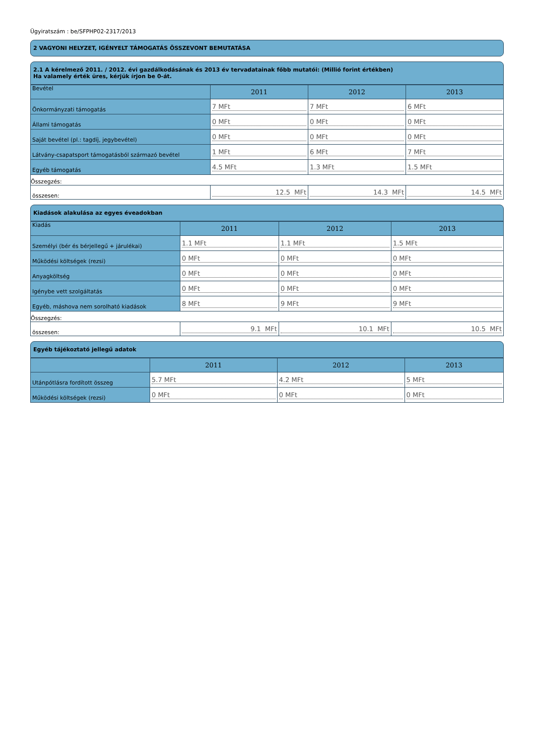Ügyiratszám : be/SFPHP02-2317/2013
2 VAGYONI HELYZET, IGÉNYELT TÁMOGATÁS ÖSSZEVONT BEMUTATÁSA
2.1 A kérelmező 2011. / 2012. évi gazdálkodásának és 2013 év tervadatainak főbb mutatói: (Millió forint értékben)
Ha valamely érték üres, kérjük írjon be 0-át.
| Bevétel | 2011 | 2012 | 2013 |
| Önkormányzati támogatás | 7 MFt | 7 MFt | 6 MFt |
| Állami támogatás | 0 MFt | 0 MFt | 0 MFt |
| Saját bevétel (pl.: tagdíj, jegybevétel) | 0 MFt | 0 MFt | 0 MFt |
| Látvány-csapatsport támogatásból származó bevétel | 1 MFt | 6 MFt | 7 MFt |
| Egyéb támogatás | 4.5 MFt | 1.3 MFt | 1.5 MFt |
| Összegzés: | | | |
| összesen: | 12.5 MFt | 14.3 MFt | 14.5 MFt |
Kiadások alakulása az egyes éveadokban
| Kiadás | 2011 | 2012 | 2013 |
| Személyi (bér és bérjellegű + járulékai) | 1.1 MFt | 1.1 MFt | 1.5 MFt |
| Működési költségek (rezsi) | 0 MFt | 0 MFt | 0 MFt |
| Anyagköltség | 0 MFt | 0 MFt | 0 MFt |
| Igénybe vett szolgáltatás | 0 MFt | 0 MFt | 0 MFt |
| Egyéb, máshova nem sorolható kiadások | 8 MFt | 9 MFt | 9 MFt |
| Összegzés: | | | |
| összesen: | 9.1 MFt | 10.1 MFt | 10.5 MFt |
Egyéb tájékoztató jellegű adatok
| | 2011 | 2012 | 2013 |
| Utánpótlásra fordított összeg | 5.7 MFt | 4.2 MFt | 5 MFt |
| Működési költségek (rezsi) | 0 MFt | 0 MFt | 0 MFt |